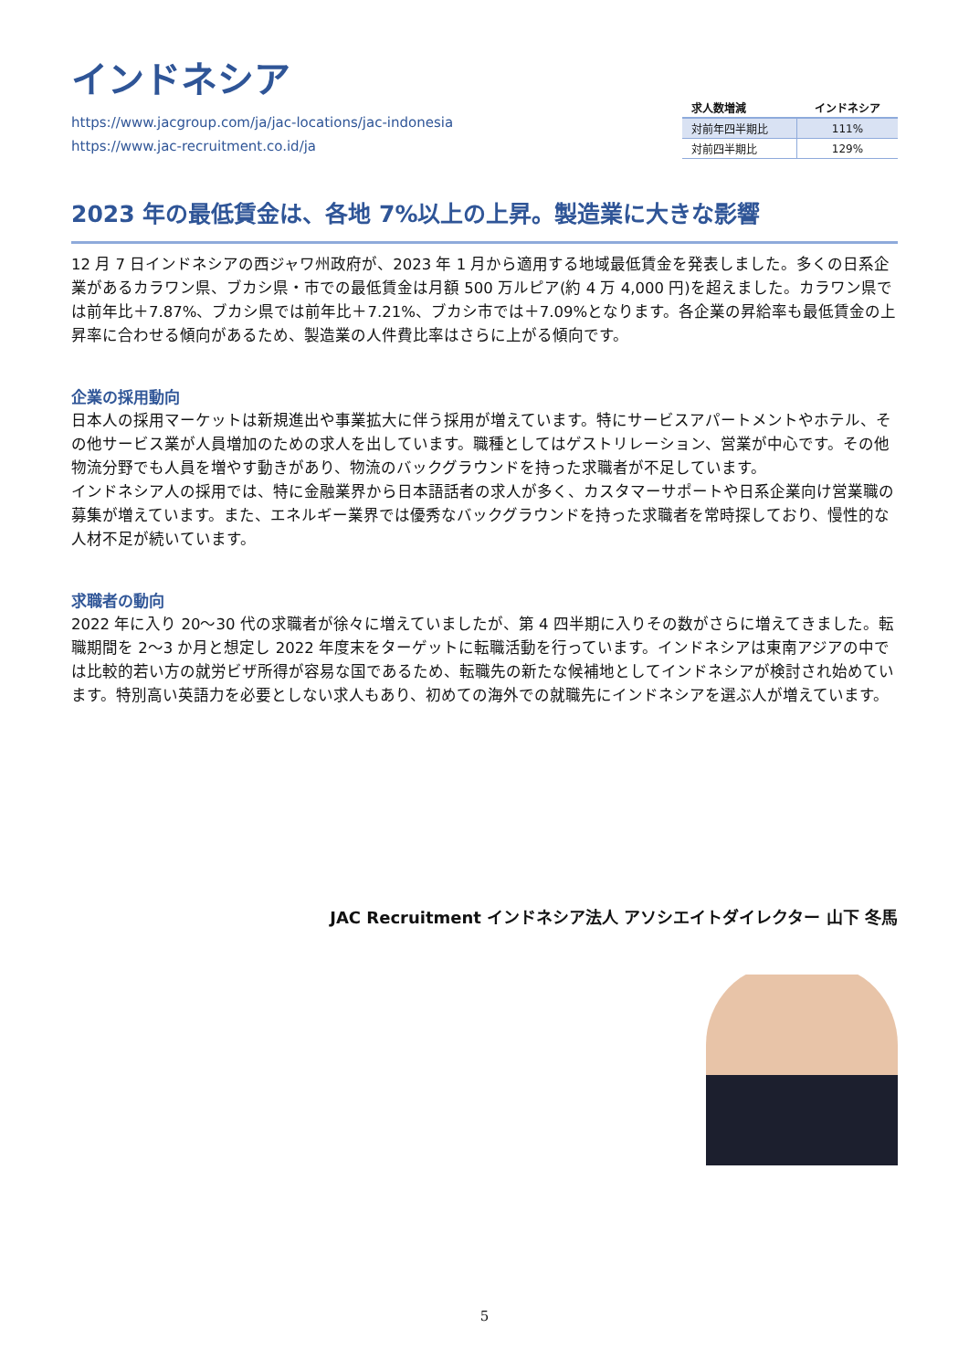インドネシア
https://www.jacgroup.com/ja/jac-locations/jac-indonesia
https://www.jac-recruitment.co.id/ja
| 求人数増減 | インドネシア |
| --- | --- |
| 対前年四半期比 | 111% |
| 対前四半期比 | 129% |
2023 年の最低賃金は、各地 7%以上の上昇。製造業に大きな影響
12 月 7 日インドネシアの西ジャワ州政府が、2023 年 1 月から適用する地域最低賃金を発表しました。多くの日系企業があるカラワン県、ブカシ県・市での最低賃金は月額 500 万ルピア(約 4 万 4,000 円)を超えました。カラワン県では前年比＋7.87%、ブカシ県では前年比＋7.21%、ブカシ市では＋7.09%となります。各企業の昇給率も最低賃金の上昇率に合わせる傾向があるため、製造業の人件費比率はさらに上がる傾向です。
企業の採用動向
日本人の採用マーケットは新規進出や事業拡大に伴う採用が増えています。特にサービスアパートメントやホテル、その他サービス業が人員増加のための求人を出しています。職種としてはゲストリレーション、営業が中心です。その他物流分野でも人員を増やす動きがあり、物流のバックグラウンドを持った求職者が不足しています。
インドネシア人の採用では、特に金融業界から日本語話者の求人が多く、カスタマーサポートや日系企業向け営業職の募集が増えています。また、エネルギー業界では優秀なバックグラウンドを持った求職者を常時探しており、慢性的な人材不足が続いています。
求職者の動向
2022 年に入り 20〜30 代の求職者が徐々に増えていましたが、第 4 四半期に入りその数がさらに増えてきました。転職期間を 2〜3 か月と想定し 2022 年度末をターゲットに転職活動を行っています。インドネシアは東南アジアの中では比較的若い方の就労ビザ所得が容易な国であるため、転職先の新たな候補地としてインドネシアが検討され始めています。特別高い英語力を必要としない求人もあり、初めての海外での就職先にインドネシアを選ぶ人が増えています。
JAC Recruitment インドネシア法人 アソシエイトダイレクター 山下 冬馬
5